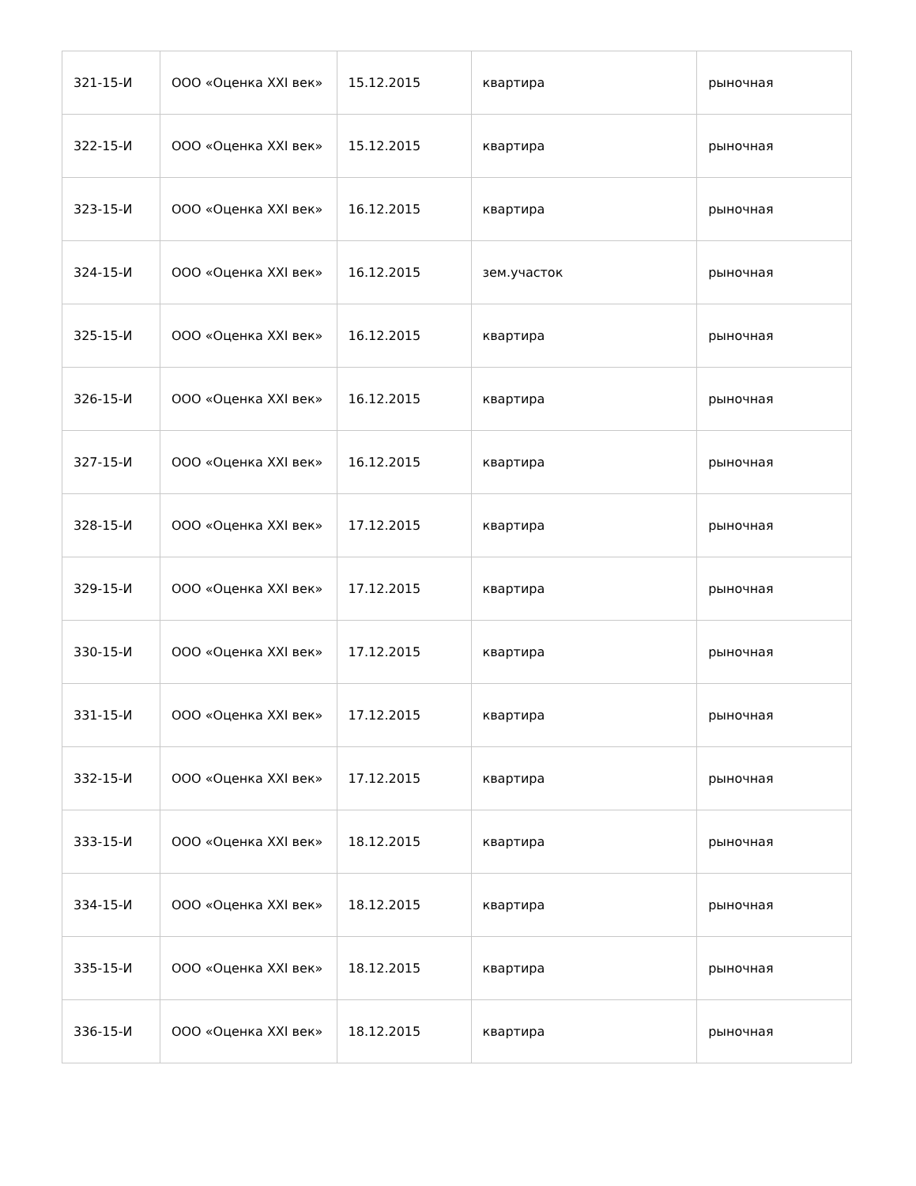| 321-15-И | ООО «Оценка XXI век» | 15.12.2015 | квартира | рыночная |
| 322-15-И | ООО «Оценка XXI век» | 15.12.2015 | квартира | рыночная |
| 323-15-И | ООО «Оценка XXI век» | 16.12.2015 | квартира | рыночная |
| 324-15-И | ООО «Оценка XXI век» | 16.12.2015 | зем.участок | рыночная |
| 325-15-И | ООО «Оценка XXI век» | 16.12.2015 | квартира | рыночная |
| 326-15-И | ООО «Оценка XXI век» | 16.12.2015 | квартира | рыночная |
| 327-15-И | ООО «Оценка XXI век» | 16.12.2015 | квартира | рыночная |
| 328-15-И | ООО «Оценка XXI век» | 17.12.2015 | квартира | рыночная |
| 329-15-И | ООО «Оценка XXI век» | 17.12.2015 | квартира | рыночная |
| 330-15-И | ООО «Оценка XXI век» | 17.12.2015 | квартира | рыночная |
| 331-15-И | ООО «Оценка XXI век» | 17.12.2015 | квартира | рыночная |
| 332-15-И | ООО «Оценка XXI век» | 17.12.2015 | квартира | рыночная |
| 333-15-И | ООО «Оценка XXI век» | 18.12.2015 | квартира | рыночная |
| 334-15-И | ООО «Оценка XXI век» | 18.12.2015 | квартира | рыночная |
| 335-15-И | ООО «Оценка XXI век» | 18.12.2015 | квартира | рыночная |
| 336-15-И | ООО «Оценка XXI век» | 18.12.2015 | квартира | рыночная |